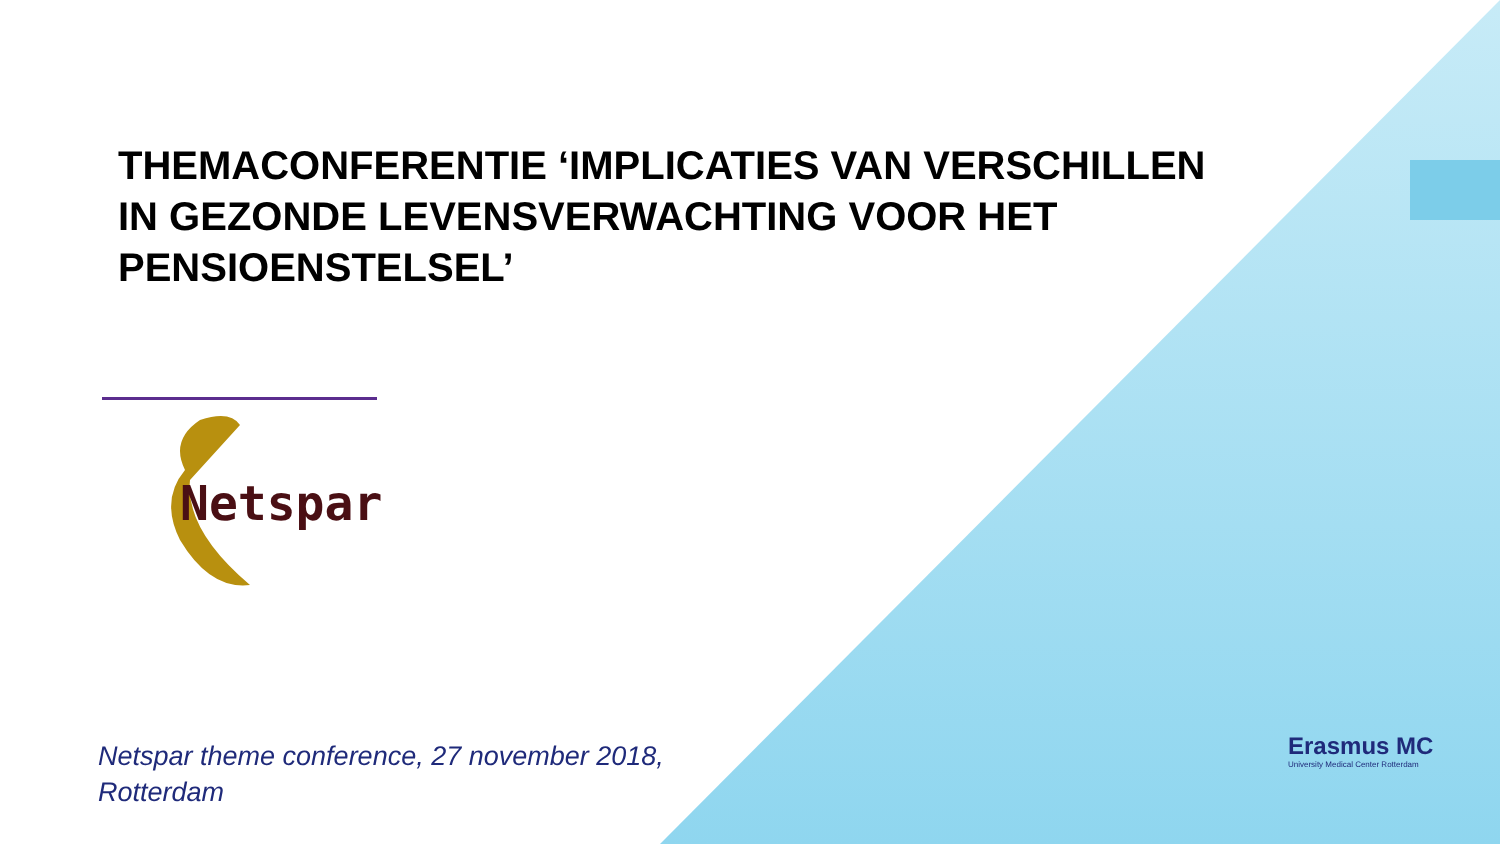THEMACONFERENTIE ‘IMPLICATIES VAN VERSCHILLEN IN GEZONDE LEVENSVERWACHTING VOOR HET PENSIOENSTELSEL’
Netspar
Netspar theme conference, 27 november 2018,
Rotterdam
Erasmus MC
University Medical Center Rotterdam